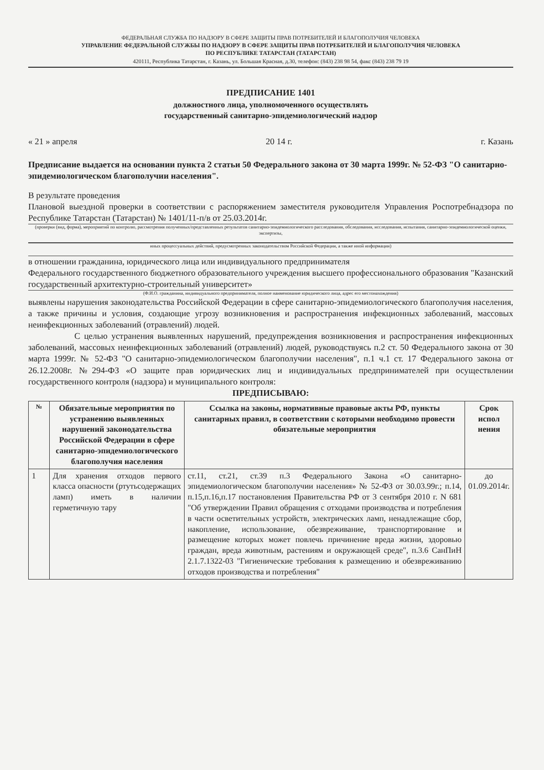ФЕДЕРАЛЬНАЯ СЛУЖБА ПО НАДЗОРУ В СФЕРЕ ЗАЩИТЫ ПРАВ ПОТРЕБИТЕЛЕЙ И БЛАГОПОЛУЧИЯ ЧЕЛОВЕКА
УПРАВЛЕНИЕ ФЕДЕРАЛЬНОЙ СЛУЖБЫ ПО НАДЗОРУ В СФЕРЕ ЗАЩИТЫ ПРАВ ПОТРЕБИТЕЛЕЙ И БЛАГОПОЛУЧИЯ ЧЕЛОВЕКА
ПО РЕСПУБЛИКЕ ТАТАРСТАН (ТАТАРСТАН)
420111, Республика Татарстан, г. Казань, ул. Большая Красная, д.30, телефон: (843) 238 98 54, факс (843) 238 79 19
ПРЕДПИСАНИЕ 1401
должностного лица, уполномоченного осуществлять
государственный санитарно-эпидемиологический надзор
« 21 » апреля 20 14 г. г. Казань
Предписание выдается на основании пункта 2 статьи 50 Федерального закона от 30 марта 1999г. № 52-ФЗ "О санитарно-эпидемиологическом благополучии населения".
В результате проведения
Плановой выездной проверки в соответствии с распоряжением заместителя руководителя Управления Роспотребнадзора по Республике Татарстан (Татарстан) № 1401/11-п/в от 25.03.2014г.
(проверки (вид, форма), мероприятий по контролю, рассмотрения полученных/представленных результатов санитарно-эпидемиологического расследования, обследования, исследования, испытания, санитарно-эпидемиологической оценки, экспертизы,
иных процессуальных действий, предусмотренных законодательством Российской Федерации, а также иной информации)
в отношении гражданина, юридического лица или индивидуального предпринимателя
Федерального государственного бюджетного образовательного учреждения высшего профессионального образования "Казанский государственный архитектурно-строительный университет»
(Ф.И.О. гражданина, индивидуального предпринимателя, полное наименование юридического лица, адрес его местонахождения)
выявлены нарушения законодательства Российской Федерации в сфере санитарно-эпидемиологического благополучия населения, а также причины и условия, создающие угрозу возникновения и распространения инфекционных заболеваний, массовых неинфекционных заболеваний (отравлений) людей.
С целью устранения выявленных нарушений, предупреждения возникновения и распространения инфекционных заболеваний, массовых неинфекционных заболеваний (отравлений) людей, руководствуясь п.2 ст. 50 Федерального закона от 30 марта 1999г. № 52-ФЗ "О санитарно-эпидемиологическом благополучии населения", п.1 ч.1 ст. 17 Федерального закона от 26.12.2008г. №294-ФЗ «О защите прав юридических лиц и индивидуальных предпринимателей при осуществлении государственного контроля (надзора) и муниципального контроля:
ПРЕДПИСЫВАЮ:
| № | Обязательные мероприятия по устранению выявленных нарушений законодательства Российской Федерации в сфере санитарно-эпидемиологического благополучия населения | Ссылка на законы, нормативные правовые акты РФ, пункты санитарных правил, в соответствии с которыми необходимо провести обязательные мероприятия | Срок испол нения |
| --- | --- | --- | --- |
| 1 | Для хранения отходов первого класса опасности (ртутьсодержащих ламп) иметь в наличии герметичную тару | ст.11, ст.21, ст.39 п.3 Федерального Закона «О санитарно-эпидемиологическом благополучии населения» № 52-ФЗ от 30.03.99г.; п.14, п.15,п.16,п.17 постановления Правительства РФ от 3 сентября 2010 г. N 681 "Об утверждении Правил обращения с отходами производства и потребления в части осветительных устройств, электрических ламп, ненадлежащие сбор, накопление, использование, обезвреживание, транспортирование и размещение которых может повлечь причинение вреда жизни, здоровью граждан, вреда животным, растениям и окружающей среде", п.3.6 СанПиН 2.1.7.1322-03 "Гигиенические требования к размещению и обезвреживанию отходов производства и потребления" | до 01.09.2014г. |